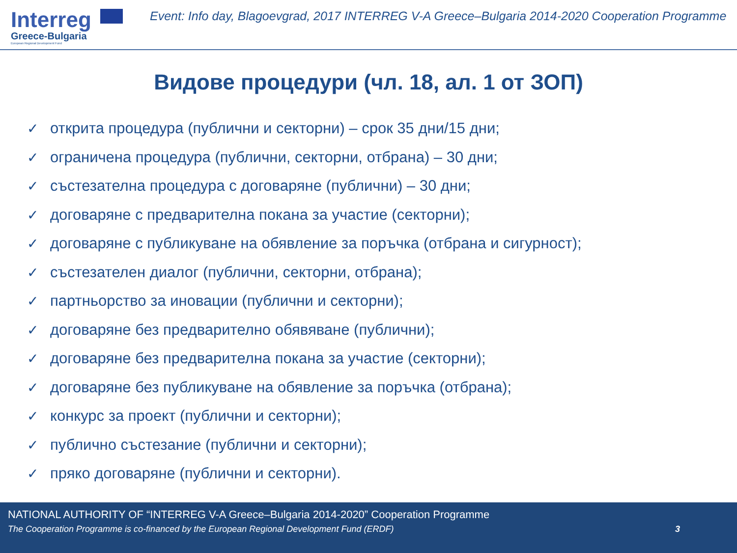Interreg
Greece-Bulgaria
European Regional Development Fund
Event: Info day, Blagoevgrad, 2017 INTERREG V-A Greece–Bulgaria 2014-2020 Cooperation Programme
Видове процедури (чл. 18, ал. 1 от ЗОП)
✓ открита процедура (публични и секторни) – срок 35 дни/15 дни;
✓ ограничена процедура (публични, секторни, отбрана) – 30 дни;
✓ състезателна процедура с договаряне (публични) – 30 дни;
✓ договаряне с предварителна покана за участие (секторни);
✓ договаряне с публикуване на обявление за поръчка (отбрана и сигурност);
✓ състезателен диалог (публични, секторни, отбрана);
✓ партньорство за иновации (публични и секторни);
✓ договаряне без предварително обявяване (публични);
✓ договаряне без предварителна покана за участие (секторни);
✓ договаряне без публикуване на обявление за поръчка (отбрана);
✓ конкурс за проект (публични и секторни);
✓ публично състезание (публични и секторни);
✓ пряко договаряне (публични и секторни).
NATIONAL AUTHORITY OF “INTERREG V-A Greece–Bulgaria 2014-2020” Cooperation Programme
The Cooperation Programme is co-financed by the European Regional Development Fund (ERDF) 3